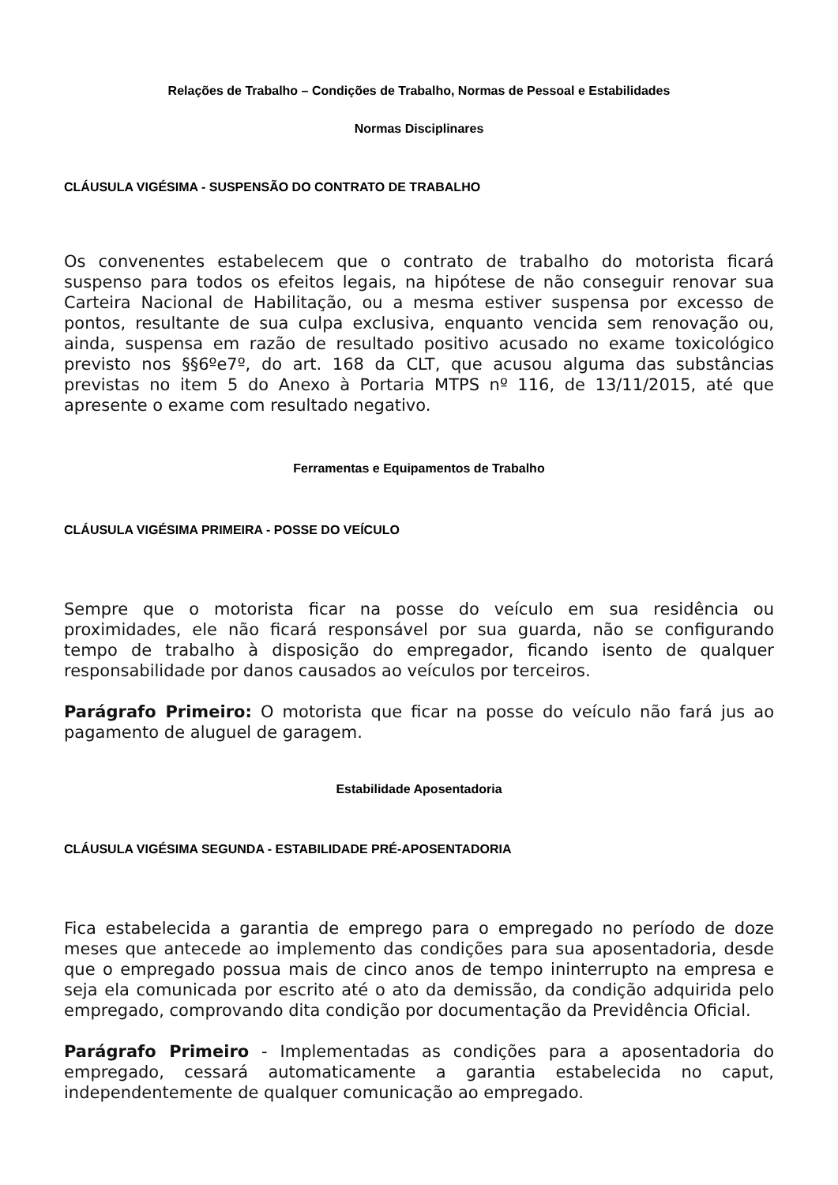Relações de Trabalho – Condições de Trabalho, Normas de Pessoal e Estabilidades
Normas Disciplinares
CLÁUSULA VIGÉSIMA - SUSPENSÃO DO CONTRATO DE TRABALHO
Os convenentes estabelecem que o contrato de trabalho do motorista ficará suspenso para todos os efeitos legais, na hipótese de não conseguir renovar sua Carteira Nacional de Habilitação, ou a mesma estiver suspensa por excesso de pontos, resultante de sua culpa exclusiva, enquanto vencida sem renovação ou, ainda, suspensa em razão de resultado positivo acusado no exame toxicológico previsto nos §§6ºe7º, do art. 168 da CLT, que acusou alguma das substâncias previstas no item 5 do Anexo à Portaria MTPS nº 116, de 13/11/2015, até que apresente o exame com resultado negativo.
Ferramentas e Equipamentos de Trabalho
CLÁUSULA VIGÉSIMA PRIMEIRA - POSSE DO VEÍCULO
Sempre que o motorista ficar na posse do veículo em sua residência ou proximidades, ele não ficará responsável por sua guarda, não se configurando tempo de trabalho à disposição do empregador, ficando isento de qualquer responsabilidade por danos causados ao veículos por terceiros.
Parágrafo Primeiro: O motorista que ficar na posse do veículo não fará jus ao pagamento de aluguel de garagem.
Estabilidade Aposentadoria
CLÁUSULA VIGÉSIMA SEGUNDA - ESTABILIDADE PRÉ-APOSENTADORIA
Fica estabelecida a garantia de emprego para o empregado no período de doze meses que antecede ao implemento das condições para sua aposentadoria, desde que o empregado possua mais de cinco anos de tempo ininterrupto na empresa e seja ela comunicada por escrito até o ato da demissão, da condição adquirida pelo empregado, comprovando dita condição por documentação da Previdência Oficial.
Parágrafo Primeiro - Implementadas as condições para a aposentadoria do empregado, cessará automaticamente a garantia estabelecida no caput, independentemente de qualquer comunicação ao empregado.